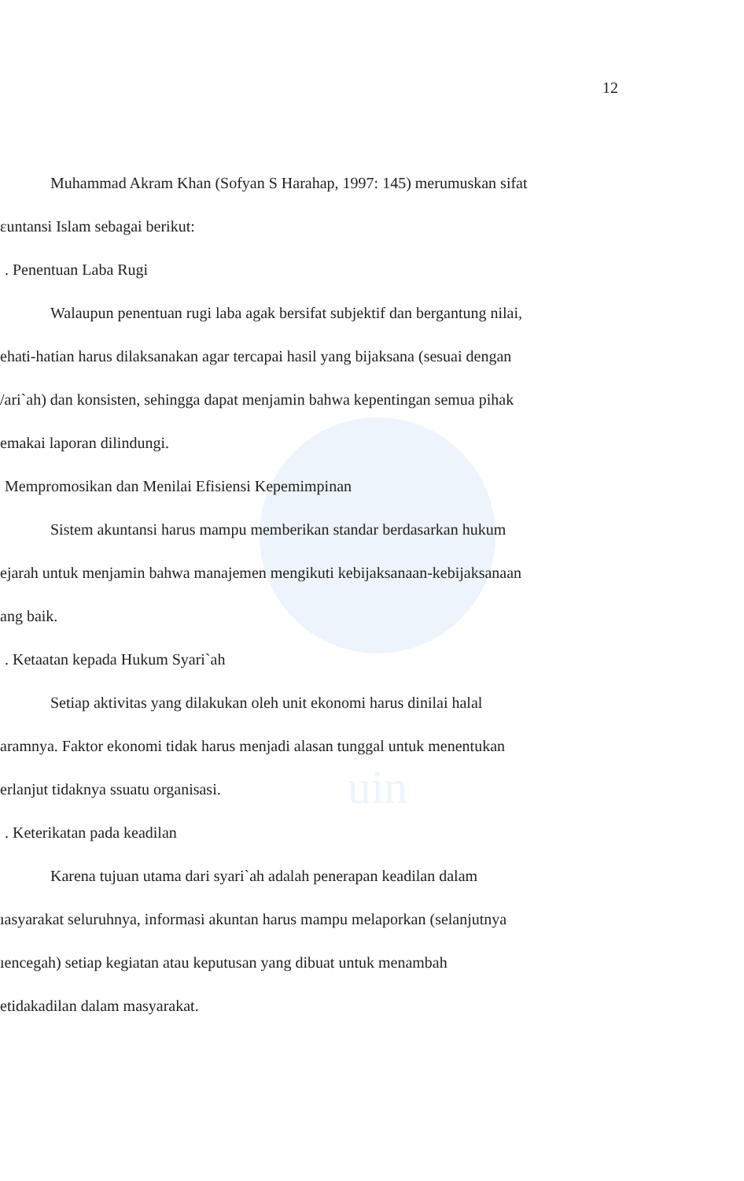uin
12
Muhammad Akram Khan (Sofyan S Harahap, 1997: 145) merumuskan sifat
ɛuntansi Islam sebagai berikut:
. Penentuan Laba Rugi
Walaupun penentuan rugi laba agak bersifat subjektif dan bergantung nilai,
ehati-hatian harus dilaksanakan agar tercapai hasil yang bijaksana (sesuai dengan
/ari`ah) dan konsisten, sehingga dapat menjamin bahwa kepentingan semua pihak
emakai laporan dilindungi.
Mempromosikan dan Menilai Efisiensi Kepemimpinan
Sistem akuntansi harus mampu memberikan standar berdasarkan hukum
ejarah untuk menjamin bahwa manajemen mengikuti kebijaksanaan-kebijaksanaan
ang baik.
. Ketaatan kepada Hukum Syari`ah
Setiap aktivitas yang dilakukan oleh unit ekonomi harus dinilai halal
aramnya. Faktor ekonomi tidak harus menjadi alasan tunggal untuk menentukan
erlanjut tidaknya ssuatu organisasi.
. Keterikatan pada keadilan
Karena tujuan utama dari syari`ah adalah penerapan keadilan dalam
ıasyarakat seluruhnya, informasi akuntan harus mampu melaporkan (selanjutnya
ıencegah) setiap kegiatan atau keputusan yang dibuat untuk menambah
etidakadilan dalam masyarakat.